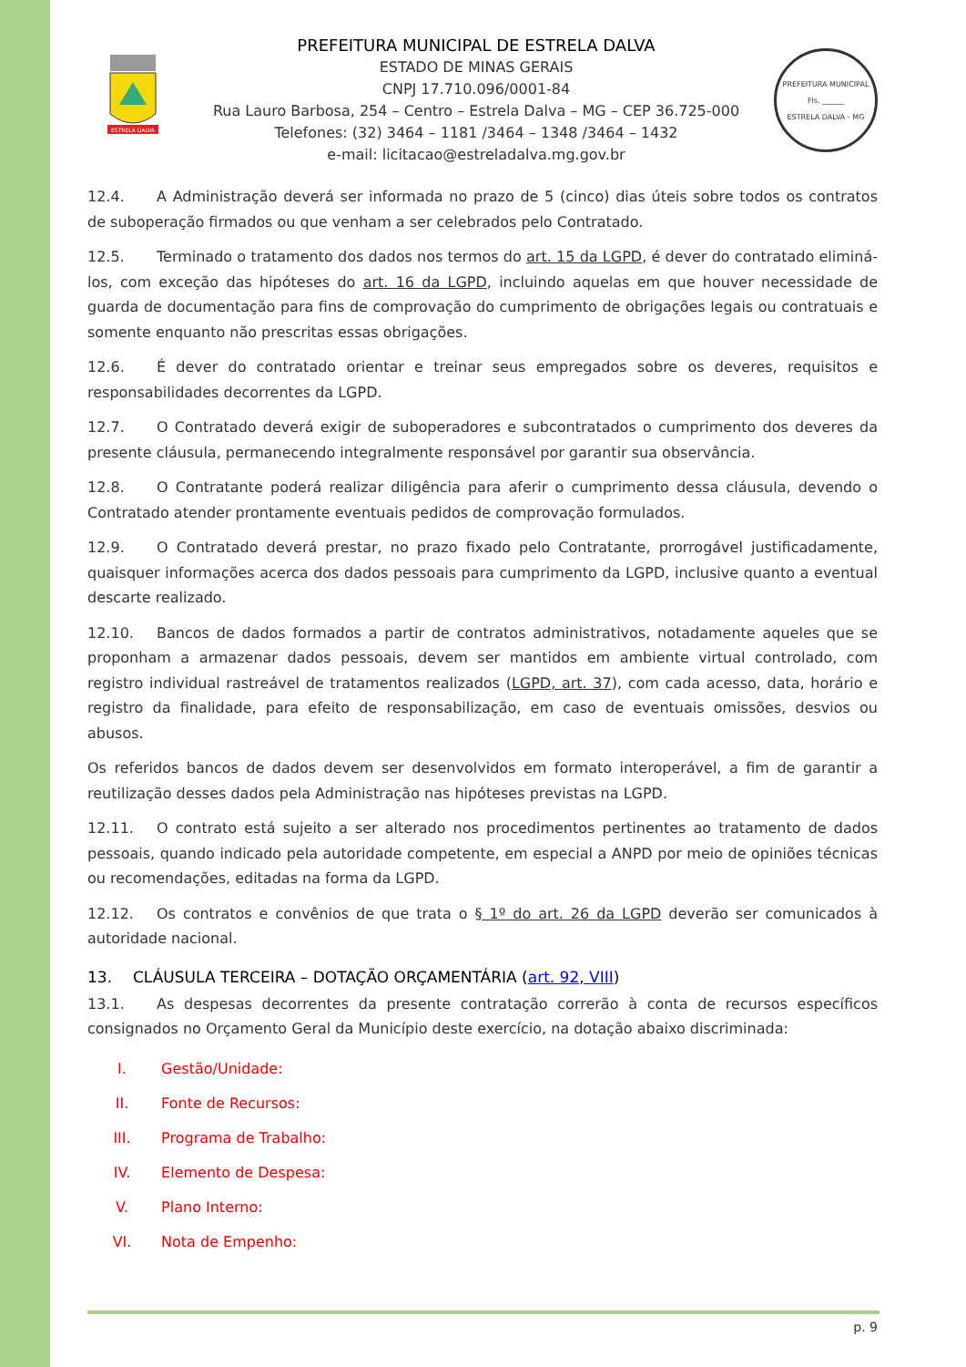ESTRELA DALVA
PREFEITURA MUNICIPAL DE ESTRELA DALVA
ESTADO DE MINAS GERAIS
CNPJ 17.710.096/0001-84
Rua Lauro Barbosa, 254 – Centro – Estrela Dalva – MG – CEP 36.725-000
Telefones: (32) 3464 – 1181 /3464 – 1348 /3464 – 1432
e-mail: licitacao@estreladalva.mg.gov.br
PREFEITURA MUNICIPAL
Fls. ______
ESTRELA DALVA - MG
12.4. A Administração deverá ser informada no prazo de 5 (cinco) dias úteis sobre todos os contratos de suboperação firmados ou que venham a ser celebrados pelo Contratado.
12.5. Terminado o tratamento dos dados nos termos do art. 15 da LGPD, é dever do contratado eliminá-los, com exceção das hipóteses do art. 16 da LGPD, incluindo aquelas em que houver necessidade de guarda de documentação para fins de comprovação do cumprimento de obrigações legais ou contratuais e somente enquanto não prescritas essas obrigações.
12.6. É dever do contratado orientar e treinar seus empregados sobre os deveres, requisitos e responsabilidades decorrentes da LGPD.
12.7. O Contratado deverá exigir de suboperadores e subcontratados o cumprimento dos deveres da presente cláusula, permanecendo integralmente responsável por garantir sua observância.
12.8. O Contratante poderá realizar diligência para aferir o cumprimento dessa cláusula, devendo o Contratado atender prontamente eventuais pedidos de comprovação formulados.
12.9. O Contratado deverá prestar, no prazo fixado pelo Contratante, prorrogável justificadamente, quaisquer informações acerca dos dados pessoais para cumprimento da LGPD, inclusive quanto a eventual descarte realizado.
12.10. Bancos de dados formados a partir de contratos administrativos, notadamente aqueles que se proponham a armazenar dados pessoais, devem ser mantidos em ambiente virtual controlado, com registro individual rastreável de tratamentos realizados (LGPD, art. 37), com cada acesso, data, horário e registro da finalidade, para efeito de responsabilização, em caso de eventuais omissões, desvios ou abusos.
Os referidos bancos de dados devem ser desenvolvidos em formato interoperável, a fim de garantir a reutilização desses dados pela Administração nas hipóteses previstas na LGPD.
12.11. O contrato está sujeito a ser alterado nos procedimentos pertinentes ao tratamento de dados pessoais, quando indicado pela autoridade competente, em especial a ANPD por meio de opiniões técnicas ou recomendações, editadas na forma da LGPD.
12.12. Os contratos e convênios de que trata o § 1º do art. 26 da LGPD deverão ser comunicados à autoridade nacional.
13. CLÁUSULA TERCEIRA – DOTAÇÃO ORÇAMENTÁRIA (art. 92, VIII)
13.1. As despesas decorrentes da presente contratação correrão à conta de recursos específicos consignados no Orçamento Geral da Município deste exercício, na dotação abaixo discriminada:
I. Gestão/Unidade:
II. Fonte de Recursos:
III. Programa de Trabalho:
IV. Elemento de Despesa:
V. Plano Interno:
VI. Nota de Empenho:
p. 9